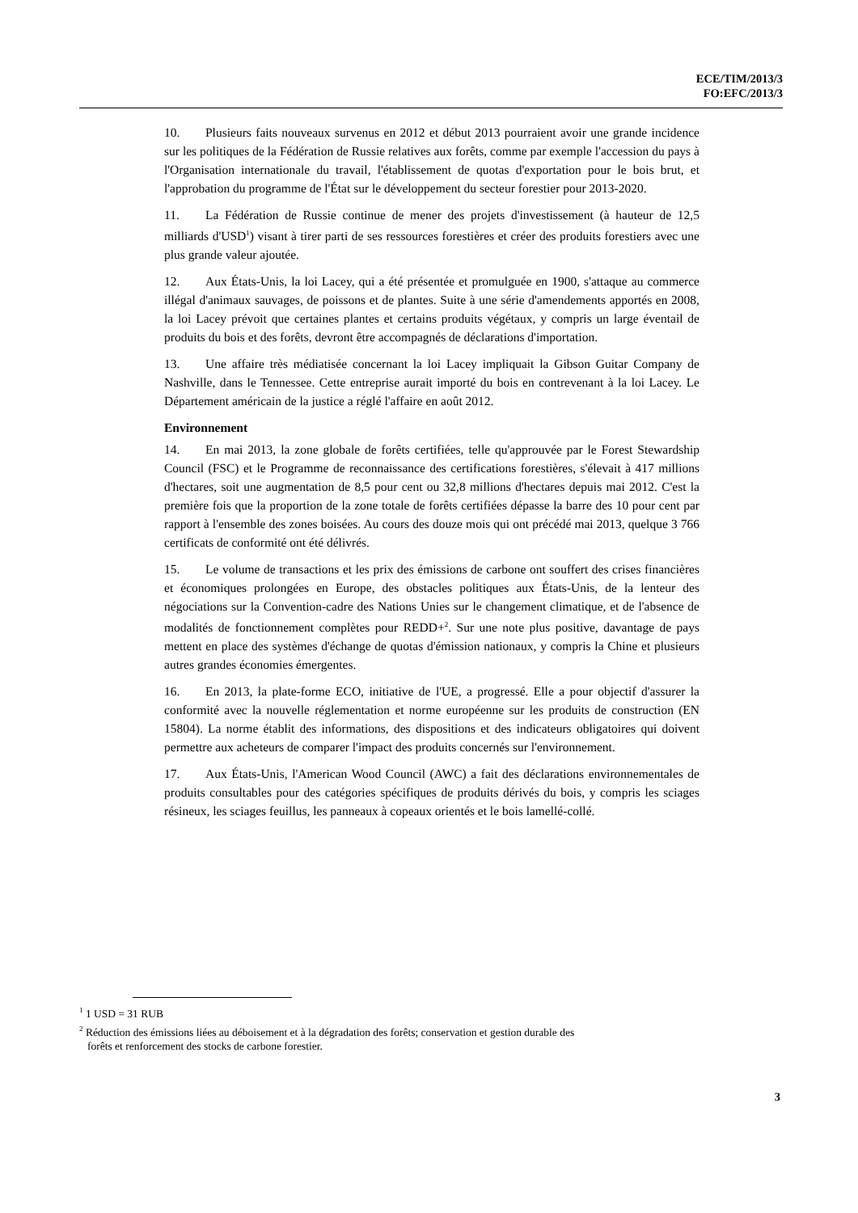ECE/TIM/2013/3
FO:EFC/2013/3
10. Plusieurs faits nouveaux survenus en 2012 et début 2013 pourraient avoir une grande incidence sur les politiques de la Fédération de Russie relatives aux forêts, comme par exemple l'accession du pays à l'Organisation internationale du travail, l'établissement de quotas d'exportation pour le bois brut, et l'approbation du programme de l'État sur le développement du secteur forestier pour 2013-2020.
11. La Fédération de Russie continue de mener des projets d'investissement (à hauteur de 12,5 milliards d'USD<sup>1</sup>) visant à tirer parti de ses ressources forestières et créer des produits forestiers avec une plus grande valeur ajoutée.
12. Aux États-Unis, la loi Lacey, qui a été présentée et promulguée en 1900, s'attaque au commerce illégal d'animaux sauvages, de poissons et de plantes. Suite à une série d'amendements apportés en 2008, la loi Lacey prévoit que certaines plantes et certains produits végétaux, y compris un large éventail de produits du bois et des forêts, devront être accompagnés de déclarations d'importation.
13. Une affaire très médiatisée concernant la loi Lacey impliquait la Gibson Guitar Company de Nashville, dans le Tennessee. Cette entreprise aurait importé du bois en contrevenant à la loi Lacey. Le Département américain de la justice a réglé l'affaire en août 2012.
Environnement
14. En mai 2013, la zone globale de forêts certifiées, telle qu'approuvée par le Forest Stewardship Council (FSC) et le Programme de reconnaissance des certifications forestières, s'élevait à 417 millions d'hectares, soit une augmentation de 8,5 pour cent ou 32,8 millions d'hectares depuis mai 2012. C'est la première fois que la proportion de la zone totale de forêts certifiées dépasse la barre des 10 pour cent par rapport à l'ensemble des zones boisées. Au cours des douze mois qui ont précédé mai 2013, quelque 3 766 certificats de conformité ont été délivrés.
15. Le volume de transactions et les prix des émissions de carbone ont souffert des crises financières et économiques prolongées en Europe, des obstacles politiques aux États-Unis, de la lenteur des négociations sur la Convention-cadre des Nations Unies sur le changement climatique, et de l'absence de modalités de fonctionnement complètes pour REDD+<sup>2</sup>. Sur une note plus positive, davantage de pays mettent en place des systèmes d'échange de quotas d'émission nationaux, y compris la Chine et plusieurs autres grandes économies émergentes.
16. En 2013, la plate-forme ECO, initiative de l'UE, a progressé. Elle a pour objectif d'assurer la conformité avec la nouvelle réglementation et norme européenne sur les produits de construction (EN 15804). La norme établit des informations, des dispositions et des indicateurs obligatoires qui doivent permettre aux acheteurs de comparer l'impact des produits concernés sur l'environnement.
17. Aux États-Unis, l'American Wood Council (AWC) a fait des déclarations environnementales de produits consultables pour des catégories spécifiques de produits dérivés du bois, y compris les sciages résineux, les sciages feuillus, les panneaux à copeaux orientés et le bois lamellé-collé.
<sup>1</sup> 1 USD = 31 RUB
<sup>2</sup> Réduction des émissions liées au déboisement et à la dégradation des forêts; conservation et gestion durable des
forêts et renforcement des stocks de carbone forestier.
3